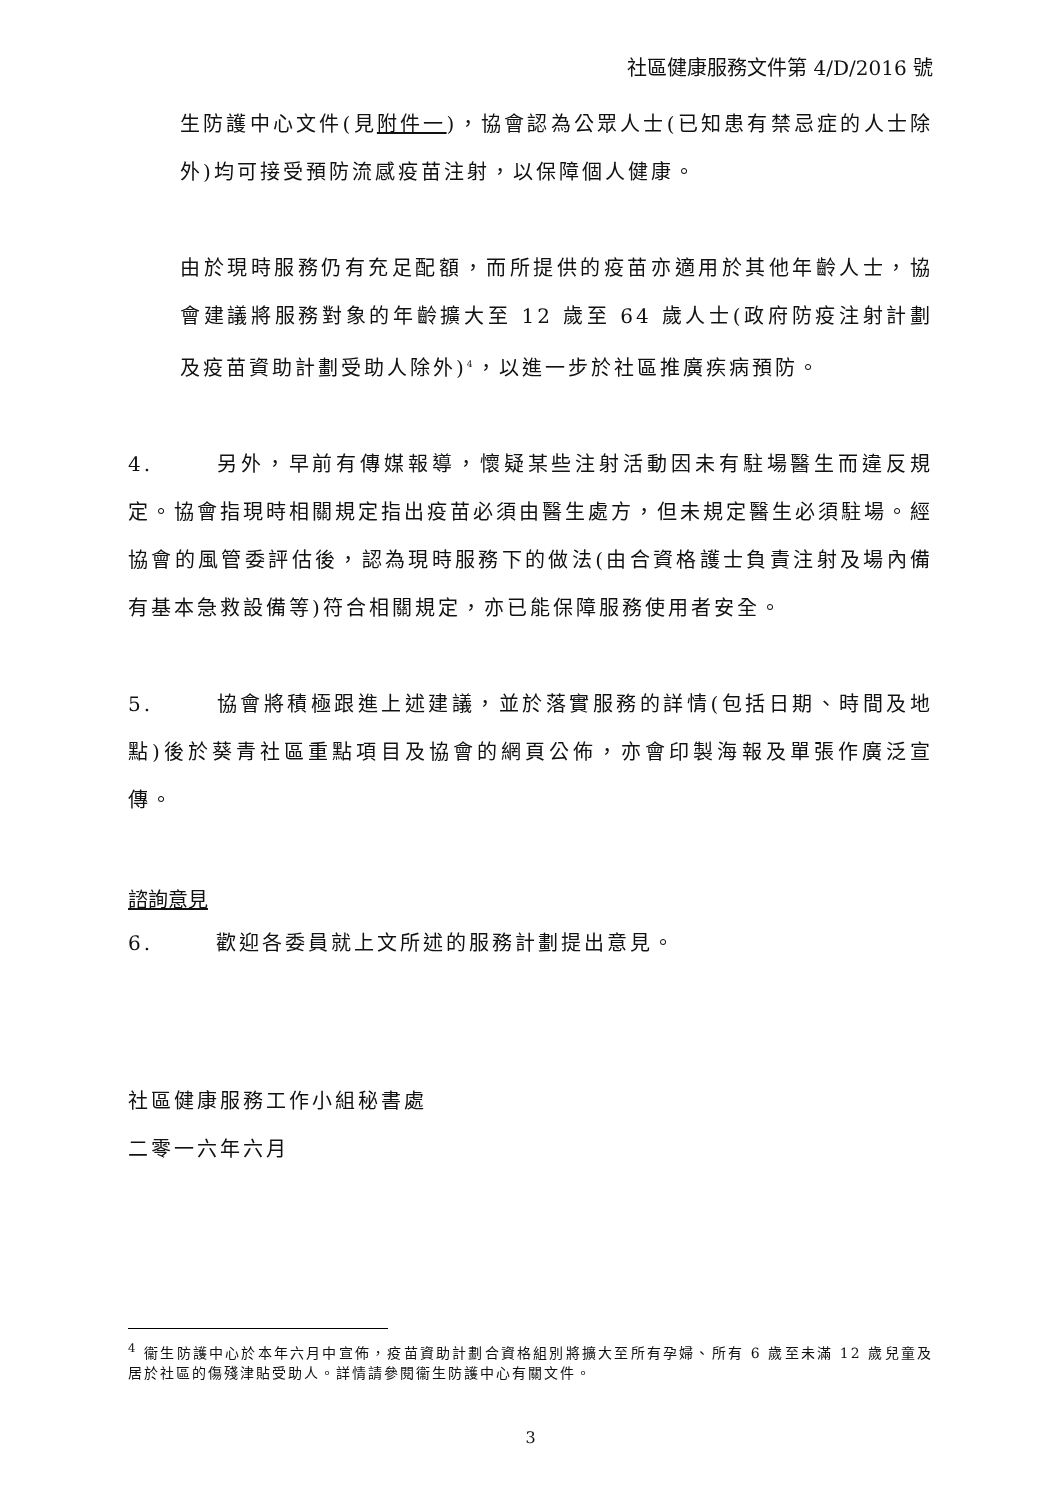社區健康服務文件第 4/D/2016 號
生防護中心文件(見附件一)，協會認為公眾人士(已知患有禁忌症的人士除外)均可接受預防流感疫苗注射，以保障個人健康。
由於現時服務仍有充足配額，而所提供的疫苗亦適用於其他年齡人士，協會建議將服務對象的年齡擴大至 12 歲至 64 歲人士(政府防疫注射計劃及疫苗資助計劃受助人除外)<sup>4</sup>，以進一步於社區推廣疾病預防。
4. 另外，早前有傳媒報導，懷疑某些注射活動因未有駐場醫生而違反規定。協會指現時相關規定指出疫苗必須由醫生處方，但未規定醫生必須駐場。經協會的風管委評估後，認為現時服務下的做法(由合資格護士負責注射及場內備有基本急救設備等)符合相關規定，亦已能保障服務使用者安全。
5. 協會將積極跟進上述建議，並於落實服務的詳情(包括日期、時間及地點)後於葵青社區重點項目及協會的網頁公佈，亦會印製海報及單張作廣泛宣傳。
諮詢意見
6. 歡迎各委員就上文所述的服務計劃提出意見。
社區健康服務工作小組秘書處
二零一六年六月
<sup>4</sup> 衞生防護中心於本年六月中宣佈，疫苗資助計劃合資格組別將擴大至所有孕婦、所有 6 歲至未滿 12 歲兒童及居於社區的傷殘津貼受助人。詳情請參閱衞生防護中心有關文件。
3